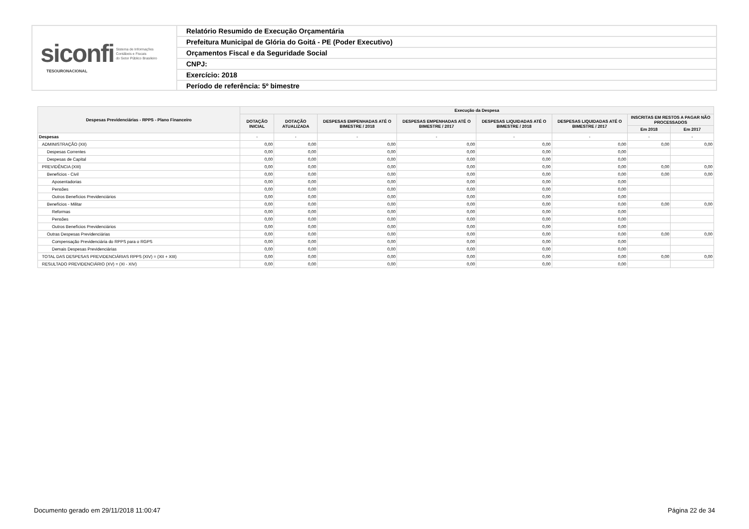siconfi Sistema de Informações
Contábeis e Fiscais
do Setor Público Brasileiro
TESOURONACIONAL
Relatório Resumido de Execução Orçamentária
Prefeitura Municipal de Glória do Goitá - PE (Poder Executivo)
Orçamentos Fiscal e da Seguridade Social
CNPJ:
Exercício: 2018
Período de referência: 5º bimestre
| Despesas Previdenciárias - RPPS - Plano Financeiro | Execução da Despesa | | | | | | | |
| --- | --- | --- | --- | --- | --- | --- | --- | --- |
| | DOTAÇÃO INICIAL | DOTAÇÃO ATUALIZADA | DESPESAS EMPENHADAS ATÉ O BIMESTRE / 2018 | DESPESAS EMPENHADAS ATÉ O BIMESTRE / 2017 | DESPESAS LIQUIDADAS ATÉ O BIMESTRE / 2018 | DESPESAS LIQUIDADAS ATÉ O BIMESTRE / 2017 | INSCRITAS EM RESTOS A PAGAR NÃO PROCESSADOS | |
| | | | | | | | Em 2018 | Em 2017 |
| Despesas | - | - | - | - | - | - | - | - |
| ADMINISTRAÇÃO (XII) | 0,00 | 0,00 | 0,00 | 0,00 | 0,00 | 0,00 | 0,00 | 0,00 |
| Despesas Correntes | 0,00 | 0,00 | 0,00 | 0,00 | 0,00 | 0,00 | | |
| Despesas de Capital | 0,00 | 0,00 | 0,00 | 0,00 | 0,00 | 0,00 | | |
| PREVIDÊNCIA (XIII) | 0,00 | 0,00 | 0,00 | 0,00 | 0,00 | 0,00 | 0,00 | 0,00 |
| Benefícios - Civil | 0,00 | 0,00 | 0,00 | 0,00 | 0,00 | 0,00 | 0,00 | 0,00 |
| Aposentadorias | 0,00 | 0,00 | 0,00 | 0,00 | 0,00 | 0,00 | | |
| Pensões | 0,00 | 0,00 | 0,00 | 0,00 | 0,00 | 0,00 | | |
| Outros Benefícios Previdenciários | 0,00 | 0,00 | 0,00 | 0,00 | 0,00 | 0,00 | | |
| Benefícios - Militar | 0,00 | 0,00 | 0,00 | 0,00 | 0,00 | 0,00 | 0,00 | 0,00 |
| Reformas | 0,00 | 0,00 | 0,00 | 0,00 | 0,00 | 0,00 | | |
| Pensões | 0,00 | 0,00 | 0,00 | 0,00 | 0,00 | 0,00 | | |
| Outros Benefícios Previdenciários | 0,00 | 0,00 | 0,00 | 0,00 | 0,00 | 0,00 | | |
| Outras Despesas Previdenciárias | 0,00 | 0,00 | 0,00 | 0,00 | 0,00 | 0,00 | 0,00 | 0,00 |
| Compensação Previdenciária do RPPS para o RGPS | 0,00 | 0,00 | 0,00 | 0,00 | 0,00 | 0,00 | | |
| Demais Despesas Previdenciárias | 0,00 | 0,00 | 0,00 | 0,00 | 0,00 | 0,00 | | |
| TOTAL DAS DESPESAS PREVIDENCIÁRIAS RPPS (XIV) = (XII + XIII) | 0,00 | 0,00 | 0,00 | 0,00 | 0,00 | 0,00 | 0,00 | 0,00 |
| RESULTADO PREVIDENCIÁRIO (XV) = (XI - XIV) | 0,00 | 0,00 | 0,00 | 0,00 | 0,00 | 0,00 | | |
Documento gerado em 29/11/2018 11:00:47 Página 22 de 34